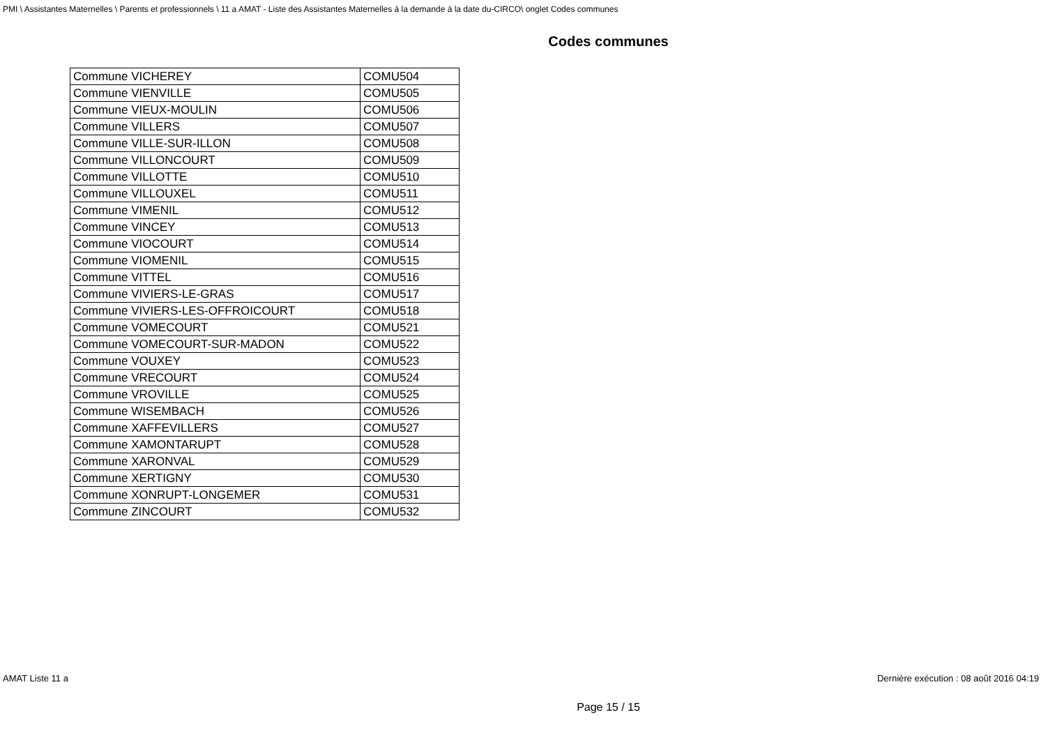PMI \ Assistantes Maternelles \ Parents et professionnels \ 11 a AMAT - Liste des Assistantes Maternelles à la demande à la date du-CIRCO\ onglet Codes communes
Codes communes
| Commune VICHEREY | COMU504 |
| Commune VIENVILLE | COMU505 |
| Commune VIEUX-MOULIN | COMU506 |
| Commune VILLERS | COMU507 |
| Commune VILLE-SUR-ILLON | COMU508 |
| Commune VILLONCOURT | COMU509 |
| Commune VILLOTTE | COMU510 |
| Commune VILLOUXEL | COMU511 |
| Commune VIMENIL | COMU512 |
| Commune VINCEY | COMU513 |
| Commune VIOCOURT | COMU514 |
| Commune VIOMENIL | COMU515 |
| Commune VITTEL | COMU516 |
| Commune VIVIERS-LE-GRAS | COMU517 |
| Commune VIVIERS-LES-OFFROICOURT | COMU518 |
| Commune VOMECOURT | COMU521 |
| Commune VOMECOURT-SUR-MADON | COMU522 |
| Commune VOUXEY | COMU523 |
| Commune VRECOURT | COMU524 |
| Commune VROVILLE | COMU525 |
| Commune WISEMBACH | COMU526 |
| Commune XAFFEVILLERS | COMU527 |
| Commune XAMONTARUPT | COMU528 |
| Commune XARONVAL | COMU529 |
| Commune XERTIGNY | COMU530 |
| Commune XONRUPT-LONGEMER | COMU531 |
| Commune ZINCOURT | COMU532 |
AMAT Liste 11 a Dernière exécution : 08 août 2016 04:19
Page 15 / 15